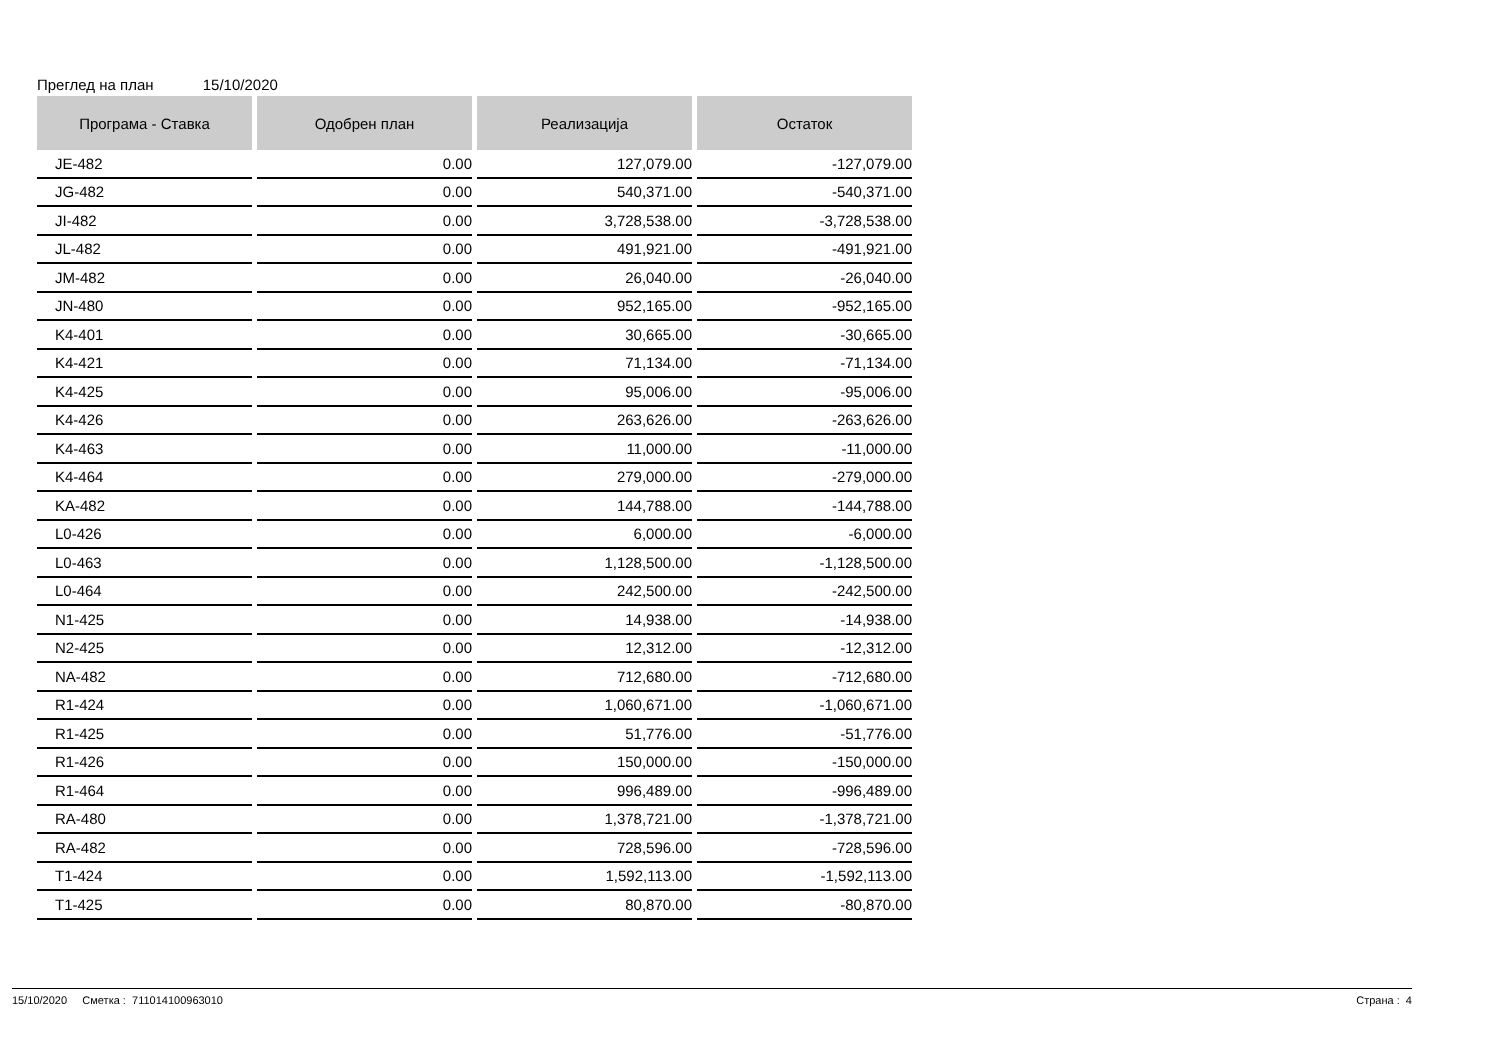Преглед на план 15/10/2020
| Програма - Ставка | Одобрен план | Реализација | Остаток |
| --- | --- | --- | --- |
| JE-482 | 0.00 | 127,079.00 | -127,079.00 |
| JG-482 | 0.00 | 540,371.00 | -540,371.00 |
| JI-482 | 0.00 | 3,728,538.00 | -3,728,538.00 |
| JL-482 | 0.00 | 491,921.00 | -491,921.00 |
| JM-482 | 0.00 | 26,040.00 | -26,040.00 |
| JN-480 | 0.00 | 952,165.00 | -952,165.00 |
| K4-401 | 0.00 | 30,665.00 | -30,665.00 |
| K4-421 | 0.00 | 71,134.00 | -71,134.00 |
| K4-425 | 0.00 | 95,006.00 | -95,006.00 |
| K4-426 | 0.00 | 263,626.00 | -263,626.00 |
| K4-463 | 0.00 | 11,000.00 | -11,000.00 |
| K4-464 | 0.00 | 279,000.00 | -279,000.00 |
| KA-482 | 0.00 | 144,788.00 | -144,788.00 |
| L0-426 | 0.00 | 6,000.00 | -6,000.00 |
| L0-463 | 0.00 | 1,128,500.00 | -1,128,500.00 |
| L0-464 | 0.00 | 242,500.00 | -242,500.00 |
| N1-425 | 0.00 | 14,938.00 | -14,938.00 |
| N2-425 | 0.00 | 12,312.00 | -12,312.00 |
| NA-482 | 0.00 | 712,680.00 | -712,680.00 |
| R1-424 | 0.00 | 1,060,671.00 | -1,060,671.00 |
| R1-425 | 0.00 | 51,776.00 | -51,776.00 |
| R1-426 | 0.00 | 150,000.00 | -150,000.00 |
| R1-464 | 0.00 | 996,489.00 | -996,489.00 |
| RA-480 | 0.00 | 1,378,721.00 | -1,378,721.00 |
| RA-482 | 0.00 | 728,596.00 | -728,596.00 |
| T1-424 | 0.00 | 1,592,113.00 | -1,592,113.00 |
| T1-425 | 0.00 | 80,870.00 | -80,870.00 |
15/10/2020 Сметка : 711014100963010 Страна : 4